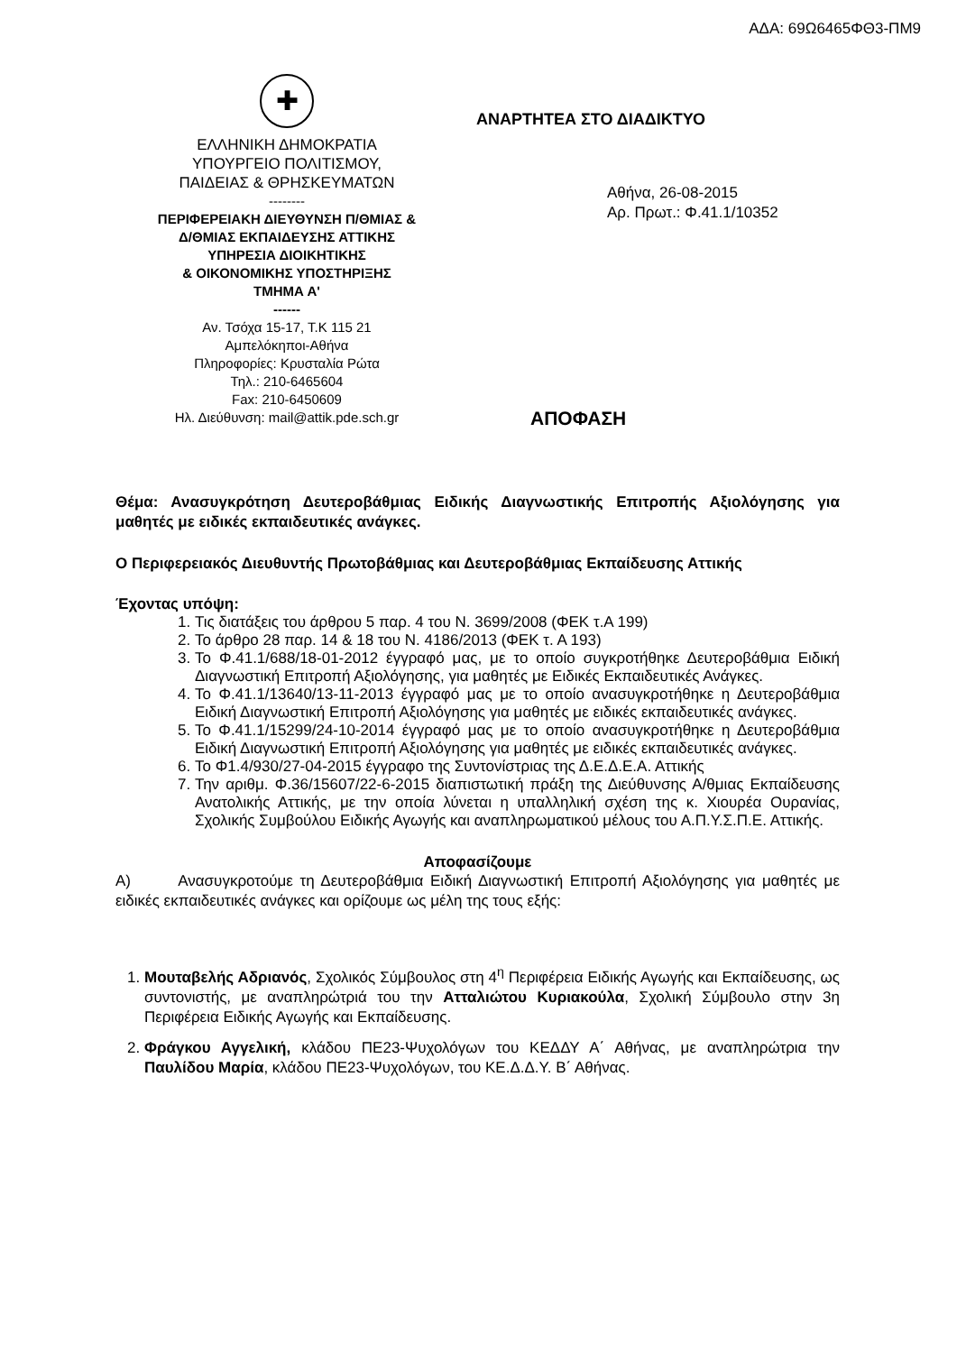ΑΔΑ: 69Ω6465ΦΘ3-ΠΜ9
✚
ΕΛΛΗΝΙΚΗ ΔΗΜΟΚΡΑΤΙΑ
ΥΠΟΥΡΓΕΙΟ ΠΟΛΙΤΙΣΜΟΥ,
ΠΑΙΔΕΙΑΣ & ΘΡΗΣΚΕΥΜΑΤΩΝ
--------
ΠΕΡΙΦΕΡΕΙΑΚΗ ΔΙΕΥΘΥΝΣΗ Π/ΘΜΙΑΣ &
Δ/ΘΜΙΑΣ ΕΚΠΑΙΔΕΥΣΗΣ ΑΤΤΙΚΗΣ
ΥΠΗΡΕΣΙΑ ΔΙΟΙΚΗΤΙΚΗΣ
& ΟΙΚΟΝΟΜΙΚΗΣ ΥΠΟΣΤΗΡΙΞΗΣ
ΤΜΗΜΑ Α'
------
Αν. Τσόχα 15-17, Τ.Κ 115 21
Αμπελόκηποι-Αθήνα
Πληροφορίες: Κρυσταλία Ρώτα
Τηλ.: 210-6465604
Fax: 210-6450609
Ηλ. Διεύθυνση: mail@attik.pde.sch.gr
ΑΝΑΡΤΗΤΕΑ ΣΤΟ ΔΙΑΔΙΚΤΥΟ
Αθήνα, 26-08-2015
Αρ. Πρωτ.: Φ.41.1/10352
ΑΠΟΦΑΣΗ
Θέμα: Ανασυγκρότηση Δευτεροβάθμιας Ειδικής Διαγνωστικής Επιτροπής Αξιολόγησης για μαθητές με ειδικές εκπαιδευτικές ανάγκες.
Ο Περιφερειακός Διευθυντής Πρωτοβάθμιας και Δευτεροβάθμιας Εκπαίδευσης Αττικής
Έχοντας υπόψη:
1. Τις διατάξεις του άρθρου 5 παρ. 4 του Ν. 3699/2008 (ΦΕΚ τ.Α 199)
2. Το άρθρο 28 παρ. 14 & 18 του Ν. 4186/2013 (ΦΕΚ τ. Α 193)
3. Το Φ.41.1/688/18-01-2012 έγγραφό μας, με το οποίο συγκροτήθηκε Δευτεροβάθμια Ειδική Διαγνωστική Επιτροπή Αξιολόγησης, για μαθητές με Ειδικές Εκπαιδευτικές Ανάγκες.
4. Το Φ.41.1/13640/13-11-2013 έγγραφό μας με το οποίο ανασυγκροτήθηκε η Δευτεροβάθμια Ειδική Διαγνωστική Επιτροπή Αξιολόγησης για μαθητές με ειδικές εκπαιδευτικές ανάγκες.
5. Το Φ.41.1/15299/24-10-2014 έγγραφό μας με το οποίο ανασυγκροτήθηκε η Δευτεροβάθμια Ειδική Διαγνωστική Επιτροπή Αξιολόγησης για μαθητές με ειδικές εκπαιδευτικές ανάγκες.
6. Το Φ1.4/930/27-04-2015 έγγραφο της Συντονίστριας της Δ.Ε.Δ.Ε.Α. Αττικής
7. Την αριθμ. Φ.36/15607/22-6-2015 διαπιστωτική πράξη της Διεύθυνσης Α/θμιας Εκπαίδευσης Ανατολικής Αττικής, με την οποία λύνεται η υπαλληλική σχέση της κ. Χιουρέα Ουρανίας, Σχολικής Συμβούλου Ειδικής Αγωγής και αναπληρωματικού μέλους του Α.Π.Υ.Σ.Π.Ε. Αττικής.
Αποφασίζουμε
Α) Ανασυγκροτούμε τη Δευτεροβάθμια Ειδική Διαγνωστική Επιτροπή Αξιολόγησης για μαθητές με ειδικές εκπαιδευτικές ανάγκες και ορίζουμε ως μέλη της τους εξής:
1. Μουταβελής Αδριανός, Σχολικός Σύμβουλος στη 4<sup>η</sup> Περιφέρεια Ειδικής Αγωγής και Εκπαίδευσης, ως συντονιστής, με αναπληρώτριά του την Ατταλιώτου Κυριακούλα, Σχολική Σύμβουλο στην 3η Περιφέρεια Ειδικής Αγωγής και Εκπαίδευσης.
2. Φράγκου Αγγελική, κλάδου ΠΕ23-Ψυχολόγων του ΚΕΔΔΥ Α΄ Αθήνας, με αναπληρώτρια την Παυλίδου Μαρία, κλάδου ΠΕ23-Ψυχολόγων, του ΚΕ.Δ.Δ.Υ. Β΄ Αθήνας.